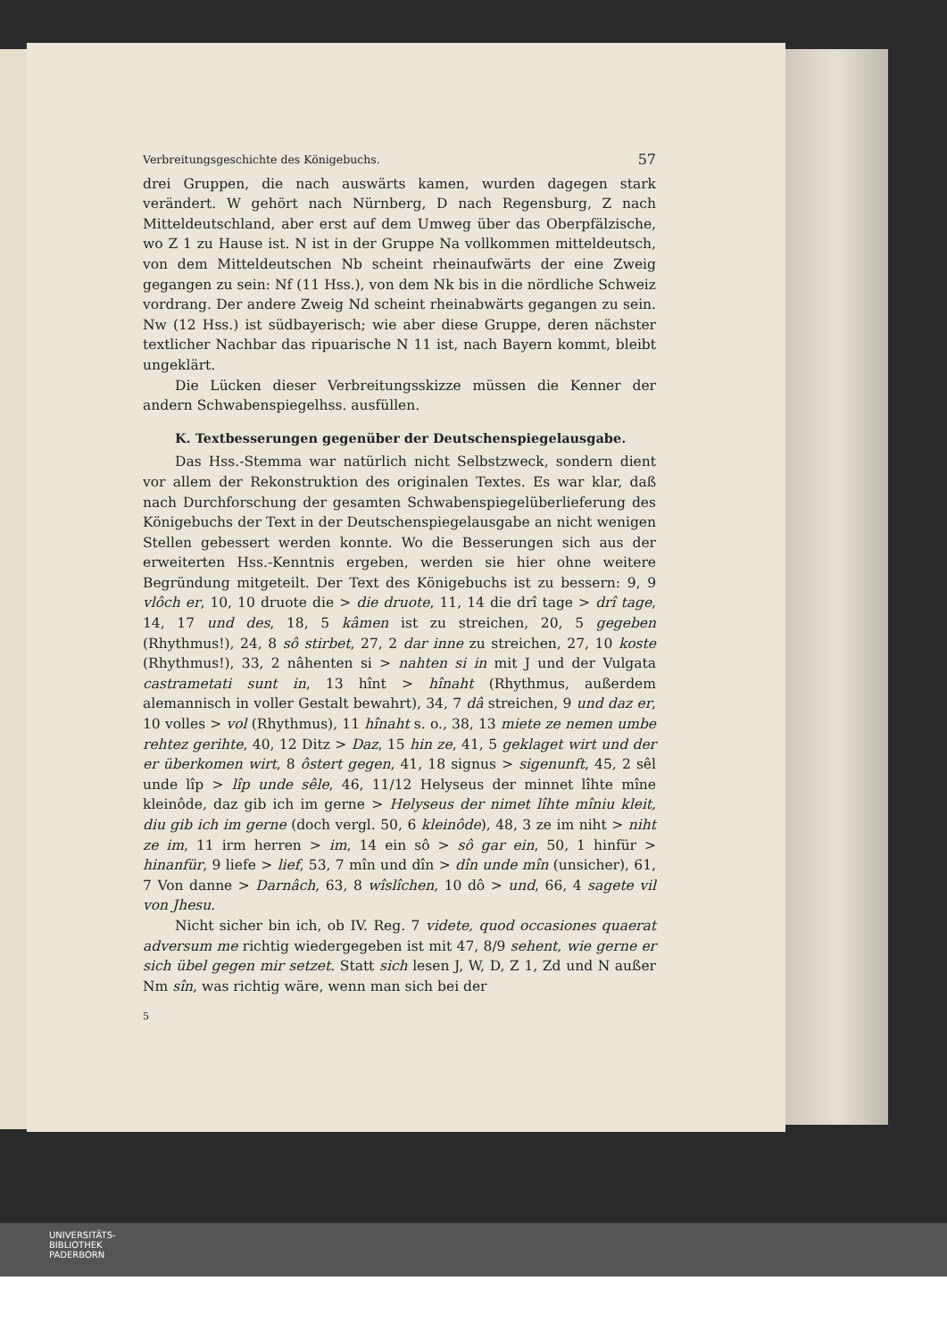Verbreitungsgeschichte des Königebuchs. 57
drei Gruppen, die nach auswärts kamen, wurden dagegen stark verändert. W gehört nach Nürnberg, D nach Regensburg, Z nach Mitteldeutschland, aber erst auf dem Umweg über das Oberpfälzische, wo Z 1 zu Hause ist. N ist in der Gruppe Na vollkommen mitteldeutsch, von dem Mitteldeutschen Nb scheint rheinaufwärts der eine Zweig gegangen zu sein: Nf (11 Hss.), von dem Nk bis in die nördliche Schweiz vordrang. Der andere Zweig Nd scheint rheinabwärts gegangen zu sein. Nw (12 Hss.) ist südbayerisch; wie aber diese Gruppe, deren nächster textlicher Nachbar das ripuarische N 11 ist, nach Bayern kommt, bleibt ungeklärt.
Die Lücken dieser Verbreitungsskizze müssen die Kenner der andern Schwabenspiegelhss. ausfüllen.
K. Textbesserungen gegenüber der Deutschenspiegelausgabe.
Das Hss.-Stemma war natürlich nicht Selbstzweck, sondern dient vor allem der Rekonstruktion des originalen Textes. Es war klar, daß nach Durchforschung der gesamten Schwabenspiegelüberlieferung des Königebuchs der Text in der Deutschenspiegelausgabe an nicht wenigen Stellen gebessert werden konnte. Wo die Besserungen sich aus der erweiterten Hss.-Kenntnis ergeben, werden sie hier ohne weitere Begründung mitgeteilt. Der Text des Königebuchs ist zu bessern: 9, 9 vlôch er, 10, 10 druote die > die druote, 11, 14 die drî tage > drî tage, 14, 17 und des, 18, 5 kâmen ist zu streichen, 20, 5 gegeben (Rhythmus!), 24, 8 sô stirbet, 27, 2 dar inne zu streichen, 27, 10 koste (Rhythmus!), 33, 2 nâhenten si > nahten si in mit J und der Vulgata castrametati sunt in, 13 hînt > hînaht (Rhythmus, außerdem alemannisch in voller Gestalt bewahrt), 34, 7 dâ streichen, 9 und daz er, 10 volles > vol (Rhythmus), 11 hînaht s. o., 38, 13 miete ze nemen umbe rehtez gerihte, 40, 12 Ditz > Daz, 15 hin ze, 41, 5 geklaget wirt und der er überkomen wirt, 8 ôstert gegen, 41, 18 signus > sigenunft, 45, 2 sêl unde lîp > lîp unde sêle, 46, 11/12 Helyseus der minnet lîhte mîne kleinôde, daz gib ich im gerne > Helyseus der nimet lîhte mîniu kleit, diu gib ich im gerne (doch vergl. 50, 6 kleinôde), 48, 3 ze im niht > niht ze im, 11 irm herren > im, 14 ein sô > sô gar ein, 50, 1 hinfür > hinanfür, 9 liefe > lief, 53, 7 mîn und dîn > dîn unde mîn (unsicher), 61, 7 Von danne > Darnâch, 63, 8 wîslîchen, 10 dô > und, 66, 4 sagete vil von Jhesu.
Nicht sicher bin ich, ob IV. Reg. 7 videte, quod occasiones quaerat adversum me richtig wiedergegeben ist mit 47, 8/9 sehent, wie gerne er sich übel gegen mir setzet. Statt sich lesen J, W, D, Z 1, Zd und N außer Nm sîn, was richtig wäre, wenn man sich bei der
5
UNIVERSITÄTS-
BIBLIOTHEK
PADERBORN